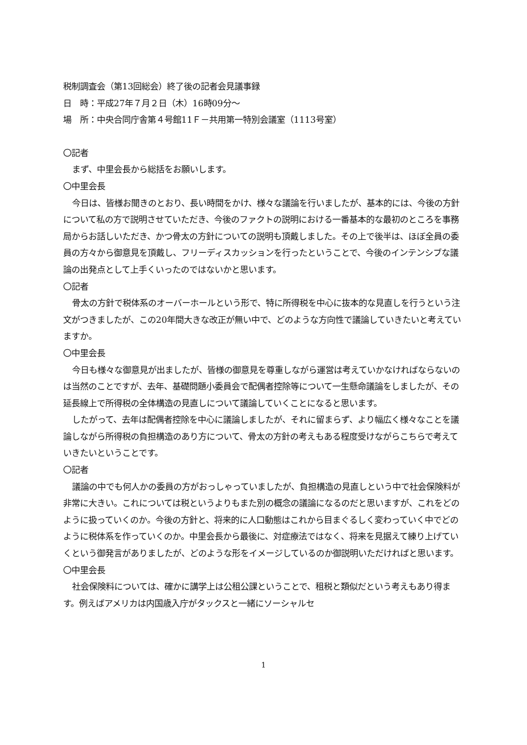税制調査会（第13回総会）終了後の記者会見議事録
日　時：平成27年７月２日（木）16時09分～
場　所：中央合同庁舎第４号館11Ｆ－共用第一特別会議室（1113号室）
〇記者
まず、中里会長から総括をお願いします。
〇中里会長
今日は、皆様お聞きのとおり、長い時間をかけ、様々な議論を行いましたが、基本的には、今後の方針について私の方で説明させていただき、今後のファクトの説明における一番基本的な最初のところを事務局からお話しいただき、かつ骨太の方針についての説明も頂戴しました。その上で後半は、ほぼ全員の委員の方々から御意見を頂戴し、フリーディスカッションを行ったということで、今後のインテンシブな議論の出発点として上手くいったのではないかと思います。
〇記者
骨太の方針で税体系のオーバーホールという形で、特に所得税を中心に抜本的な見直しを行うという注文がつきましたが、この20年間大きな改正が無い中で、どのような方向性で議論していきたいと考えていますか。
〇中里会長
今日も様々な御意見が出ましたが、皆様の御意見を尊重しながら運営は考えていかなければならないのは当然のことですが、去年、基礎問題小委員会で配偶者控除等について一生懸命議論をしましたが、その延長線上で所得税の全体構造の見直しについて議論していくことになると思います。
したがって、去年は配偶者控除を中心に議論しましたが、それに留まらず、より幅広く様々なことを議論しながら所得税の負担構造のあり方について、骨太の方針の考えもある程度受けながらこちらで考えていきたいということです。
〇記者
議論の中でも何人かの委員の方がおっしゃっていましたが、負担構造の見直しという中で社会保険料が非常に大きい。これについては税というよりもまた別の概念の議論になるのだと思いますが、これをどのように扱っていくのか。今後の方針と、将来的に人口動態はこれから目まぐるしく変わっていく中でどのように税体系を作っていくのか。中里会長から最後に、対症療法ではなく、将来を見据えて練り上げていくという御発言がありましたが、どのような形をイメージしているのか御説明いただければと思います。
〇中里会長
社会保険料については、確かに講学上は公租公課ということで、租税と類似だという考えもあり得ます。例えばアメリカは内国歳入庁がタックスと一緒にソーシャルセ
1